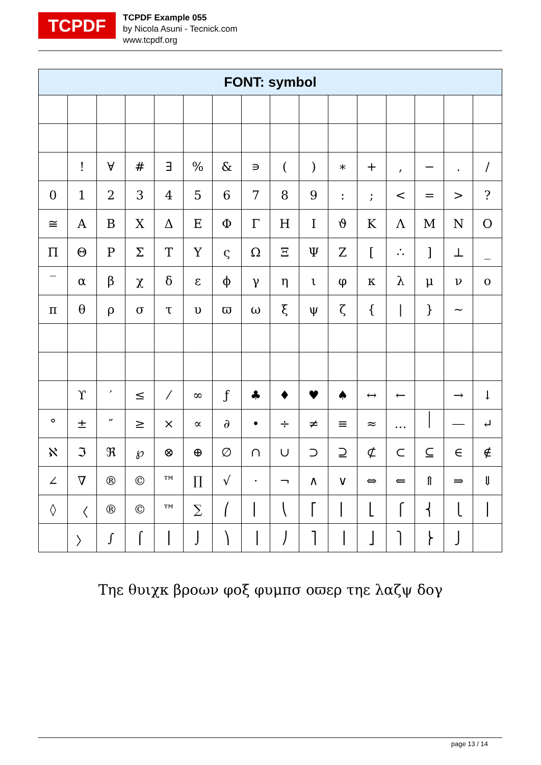TCPDF
TCPDF Example 055
by Nicola Asuni - Tecnick.com
www.tcpdf.org
| FONT: symbol | | | | | | | | | | | | | | | |
| --- | --- | --- | --- | --- | --- | --- | --- | --- | --- | --- | --- | --- | --- | --- | --- |
| | ! | ∀ | # | ∃ | % | & | ∍ | ( | ) | ∗ | + | , | − | . | / |
| 0 | 1 | 2 | 3 | 4 | 5 | 6 | 7 | 8 | 9 | : | ; | < | = | > | ? |
| ≅ | Α | Β | Χ | Δ | Ε | Φ | Γ | Η | Ι | ϑ | Κ | Λ | Μ | Ν | Ο |
| Π | Θ | Ρ | Σ | Τ | Υ | ς | Ω | Ξ | Ψ | Ζ | [ | ∴ | ] | ⊥ | _ |
| ‾ | α | β | χ | δ | ε | ϕ | γ | η | ι | φ | κ | λ | μ | ν | ο |
| π | θ | ρ | σ | τ | υ | ϖ | ω | ξ | ψ | ζ | { | / | } | ~ | |
| | ϒ | ′ | ≤ | ⁄ | ∞ | ƒ | ♣ | ♦ | ♥ | ♠ | ↔ | ← | | → | ↓ |
| ° | ± | ″ | ≥ | × | ∝ | ∂ | • | ÷ | ≠ | ≡ | ≈ | … | ⏐ | ⎯ | ↵ |
| ℵ | ℑ | ℜ | ℘ | ⊗ | ⊕ | ∅ | ∩ | ∪ | ⊃ | ⊇ | ⊄ | ⊂ | ⊆ | ∈ | ∉ |
| ∠ | ∇ | ® | © | ™ | ∏ | √ | ⋅ | ¬ | ∧ | ∨ | ⇔ | ⇐ | ⇑ | ⇒ | ⇓ |
| ◊ | 〈 | ® | © | ™ | ∑ | ⎛ | ⎜ | ⎝ | ⎡ | ⎢ | ⎣ | ⎧ | ⎨ | ⎩ | ⎪ |
| | 〉 | ∫ | ⌠ | ⎮ | ⌡ | ⎞ | ⎟ | ⎠ | ⎤ | ⎥ | ⎦ | ⎫ | ⎬ | ⎭ | |
Τηε θυιχκ βροων φοξ φυμπσ οϖερ τηε λαζψ δογ
page 13 / 14